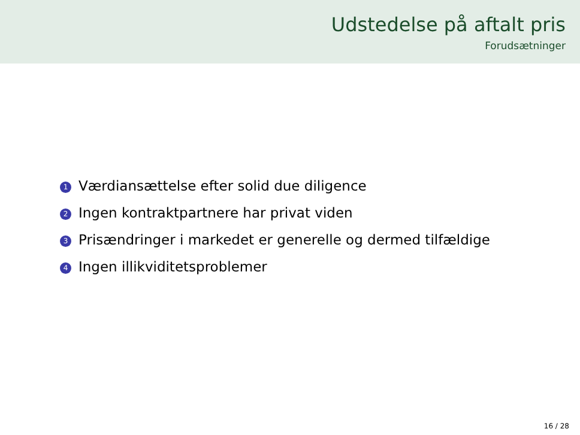Udstedelse på aftalt pris
Forudsætninger
1 Værdiansættelse efter solid due diligence
2 Ingen kontraktpartnere har privat viden
3 Prisændringer i markedet er generelle og dermed tilfældige
4 Ingen illikviditetsproblemer
16 / 28